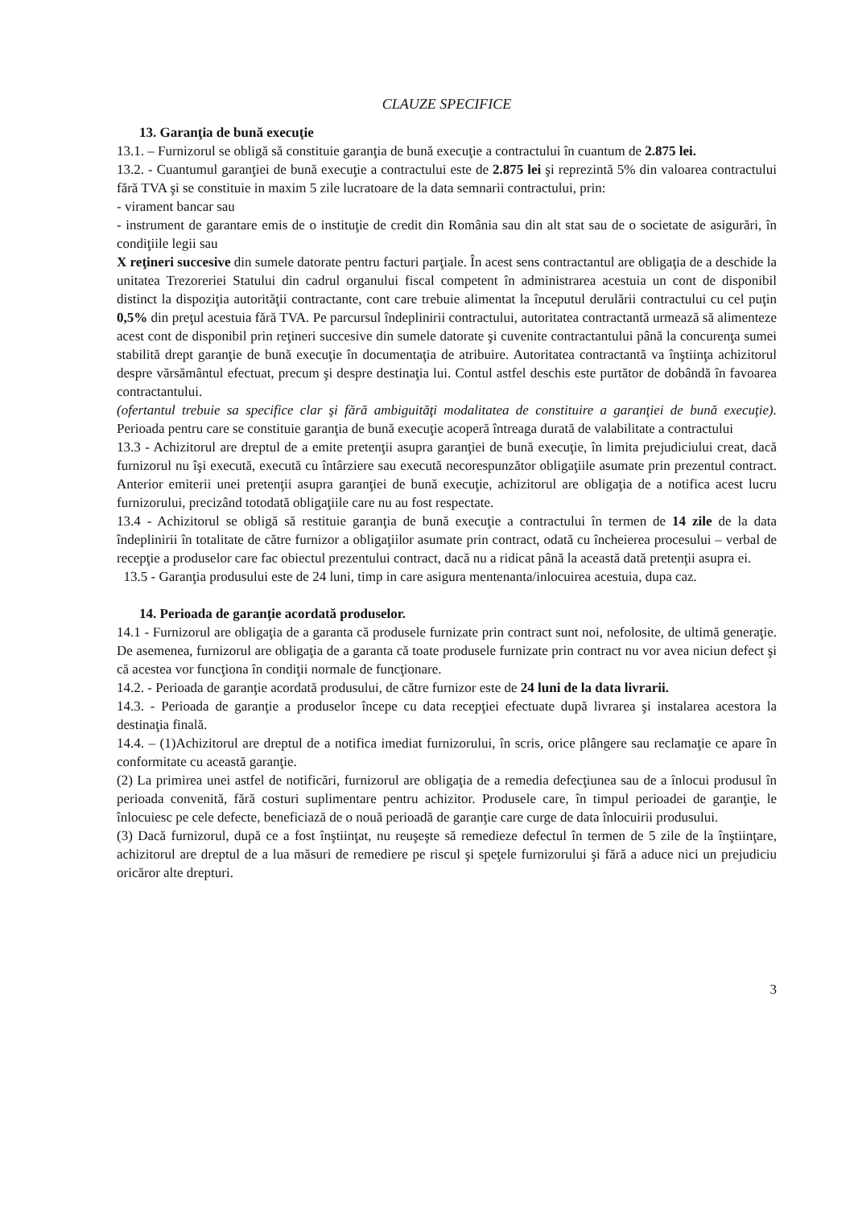CLAUZE SPECIFICE
13. Garanţia de bună execuţie
13.1. – Furnizorul se obligă să constituie garanţia de bună execuţie a contractului în cuantum de 2.875 lei.
13.2. - Cuantumul garanţiei de bună execuţie a contractului este de 2.875 lei şi reprezintă 5% din valoarea contractului fără TVA şi se constituie in maxim 5 zile lucratoare de la data semnarii contractului, prin:
- virament bancar sau
- instrument de garantare emis de o instituţie de credit din România sau din alt stat sau de o societate de asigurări, în condiţiile legii sau
X reţineri succesive din sumele datorate pentru facturi parţiale. În acest sens contractantul are obligaţia de a deschide la unitatea Trezoreriei Statului din cadrul organului fiscal competent în administrarea acestuia un cont de disponibil distinct la dispoziţia autorităţii contractante, cont care trebuie alimentat la începutul derulării contractului cu cel puţin 0,5% din preţul acestuia fără TVA. Pe parcursul îndeplinirii contractului, autoritatea contractantă urmează să alimenteze acest cont de disponibil prin reţineri succesive din sumele datorate şi cuvenite contractantului până la concurenţa sumei stabilită drept garanţie de bună execuţie în documentaţia de atribuire. Autoritatea contractantă va înştiinţa achizitorul despre vărsământul efectuat, precum şi despre destinaţia lui. Contul astfel deschis este purtător de dobândă în favoarea contractantului.
(ofertantul trebuie sa specifice clar şi fără ambiguităţi modalitatea de constituire a garanţiei de bună execuţie). Perioada pentru care se constituie garanţia de bună execuţie acoperă întreaga durată de valabilitate a contractului
13.3 - Achizitorul are dreptul de a emite pretenţii asupra garanţiei de bună execuţie, în limita prejudiciului creat, dacă furnizorul nu îşi execută, execută cu întârziere sau execută necorespunzător obligaţiile asumate prin prezentul contract. Anterior emiterii unei pretenţii asupra garanţiei de bună execuţie, achizitorul are obligaţia de a notifica acest lucru furnizorului, precizând totodată obligaţiile care nu au fost respectate.
13.4 - Achizitorul se obligă să restituie garanţia de bună execuţie a contractului în termen de 14 zile de la data îndeplinirii în totalitate de către furnizor a obligaţiilor asumate prin contract, odată cu încheierea procesului – verbal de recepţie a produselor care fac obiectul prezentului contract, dacă nu a ridicat până la această dată pretenţii asupra ei.
13.5 - Garanţia produsului este de 24 luni, timp in care asigura mentenanta/inlocuirea acestuia, dupa caz.
14. Perioada de garanţie acordată produselor.
14.1 - Furnizorul are obligaţia de a garanta că produsele furnizate prin contract sunt noi, nefolosite, de ultimă generaţie. De asemenea, furnizorul are obligaţia de a garanta că toate produsele furnizate prin contract nu vor avea niciun defect şi că acestea vor funcţiona în condiţii normale de funcţionare.
14.2. - Perioada de garanţie acordată produsului, de către furnizor este de 24 luni de la data livrarii.
14.3. - Perioada de garanţie a produselor începe cu data recepţiei efectuate după livrarea şi instalarea acestora la destinaţia finală.
14.4. – (1)Achizitorul are dreptul de a notifica imediat furnizorului, în scris, orice plângere sau reclamaţie ce apare în conformitate cu această garanţie.
(2) La primirea unei astfel de notificări, furnizorul are obligaţia de a remedia defecţiunea sau de a înlocui produsul în perioada convenită, fără costuri suplimentare pentru achizitor. Produsele care, în timpul perioadei de garanţie, le înlocuiesc pe cele defecte, beneficiază de o nouă perioadă de garanţie care curge de data înlocuirii produsului.
(3) Dacă furnizorul, după ce a fost înştiinţat, nu reuşeşte să remedieze defectul în termen de 5 zile de la înştiinţare, achizitorul are dreptul de a lua măsuri de remediere pe riscul şi speţele furnizorului şi fără a aduce nici un prejudiciu oricăror alte drepturi.
3